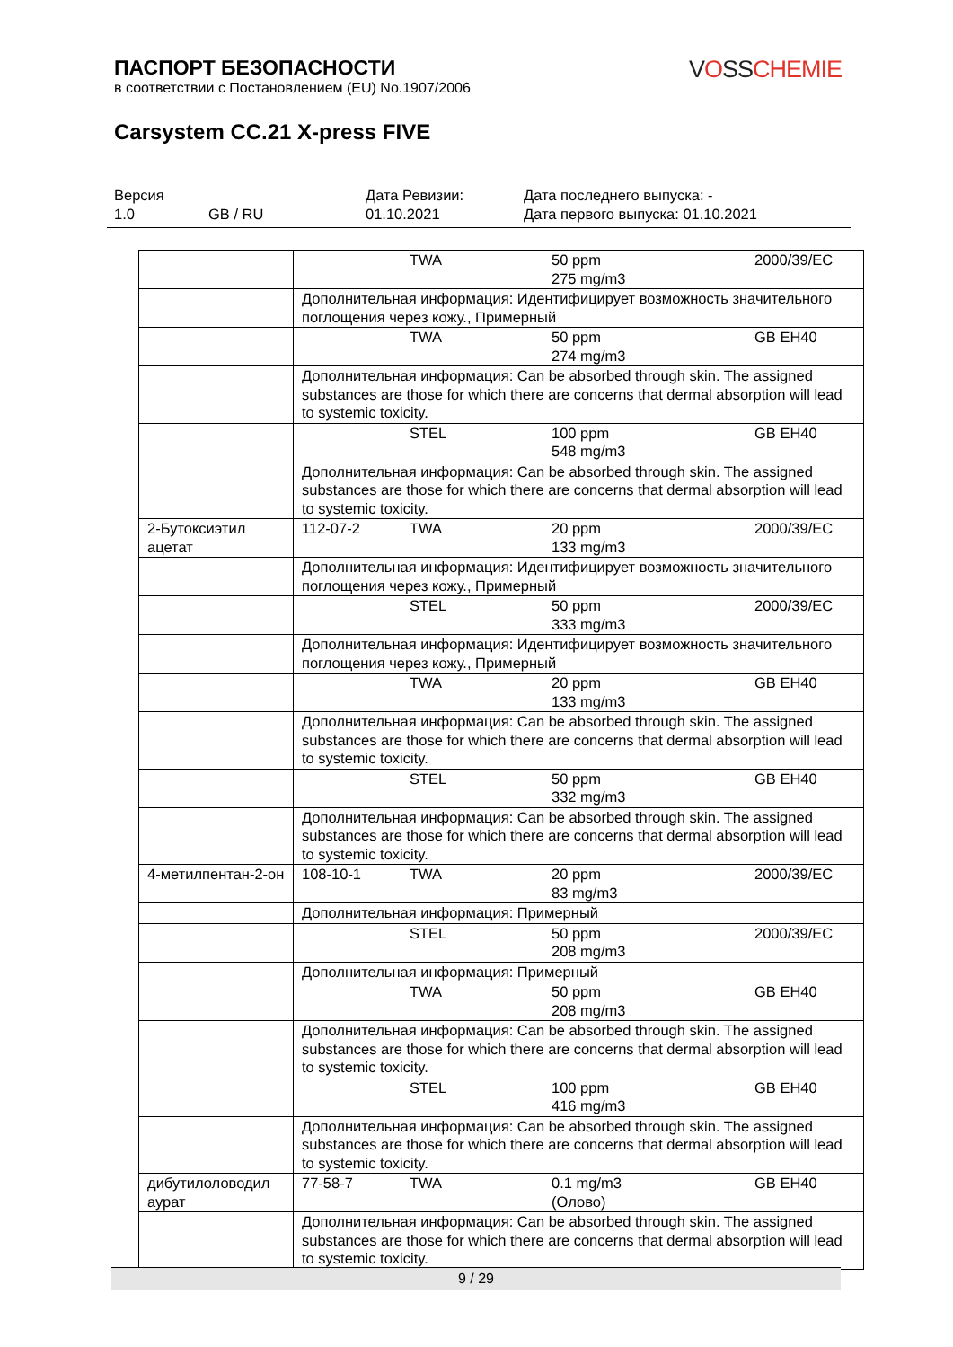VOSSCHEMIE
ПАСПОРТ БЕЗОПАСНОСТИ
в соответствии с Постановлением (EU) No.1907/2006
Carsystem CC.21 X-press FIVE
Версия
1.0
GB / RU Дата Ревизии:
01.10.2021
Дата последнего выпуска: -
Дата первого выпуска: 01.10.2021
| | | TWA | 50 ppm 275 mg/m3 | 2000/39/EC |
| | Дополнительная информация: Идентифицирует возможность значительного поглощения через кожу., Примерный | | | |
| | | TWA | 50 ppm 274 mg/m3 | GB EH40 |
| | Дополнительная информация: Can be absorbed through skin. The assigned substances are those for which there are concerns that dermal absorption will lead to systemic toxicity. | | | |
| | | STEL | 100 ppm 548 mg/m3 | GB EH40 |
| | Дополнительная информация: Can be absorbed through skin. The assigned substances are those for which there are concerns that dermal absorption will lead to systemic toxicity. | | | |
| 2-Бутоксиэтил ацетат | 112-07-2 | TWA | 20 ppm 133 mg/m3 | 2000/39/EC |
| | Дополнительная информация: Идентифицирует возможность значительного поглощения через кожу., Примерный | | | |
| | | STEL | 50 ppm 333 mg/m3 | 2000/39/EC |
| | Дополнительная информация: Идентифицирует возможность значительного поглощения через кожу., Примерный | | | |
| | | TWA | 20 ppm 133 mg/m3 | GB EH40 |
| | Дополнительная информация: Can be absorbed through skin. The assigned substances are those for which there are concerns that dermal absorption will lead to systemic toxicity. | | | |
| | | STEL | 50 ppm 332 mg/m3 | GB EH40 |
| | Дополнительная информация: Can be absorbed through skin. The assigned substances are those for which there are concerns that dermal absorption will lead to systemic toxicity. | | | |
| 4-метилпентан-2-он | 108-10-1 | TWA | 20 ppm 83 mg/m3 | 2000/39/EC |
| | Дополнительная информация: Примерный | | | |
| | | STEL | 50 ppm 208 mg/m3 | 2000/39/EC |
| | Дополнительная информация: Примерный | | | |
| | | TWA | 50 ppm 208 mg/m3 | GB EH40 |
| | Дополнительная информация: Can be absorbed through skin. The assigned substances are those for which there are concerns that dermal absorption will lead to systemic toxicity. | | | |
| | | STEL | 100 ppm 416 mg/m3 | GB EH40 |
| | Дополнительная информация: Can be absorbed through skin. The assigned substances are those for which there are concerns that dermal absorption will lead to systemic toxicity. | | | |
| дибутилоловодил аурат | 77-58-7 | TWA | 0.1 mg/m3 (Олово) | GB EH40 |
| | Дополнительная информация: Can be absorbed through skin. The assigned substances are those for which there are concerns that dermal absorption will lead to systemic toxicity. | | | |
9 / 29